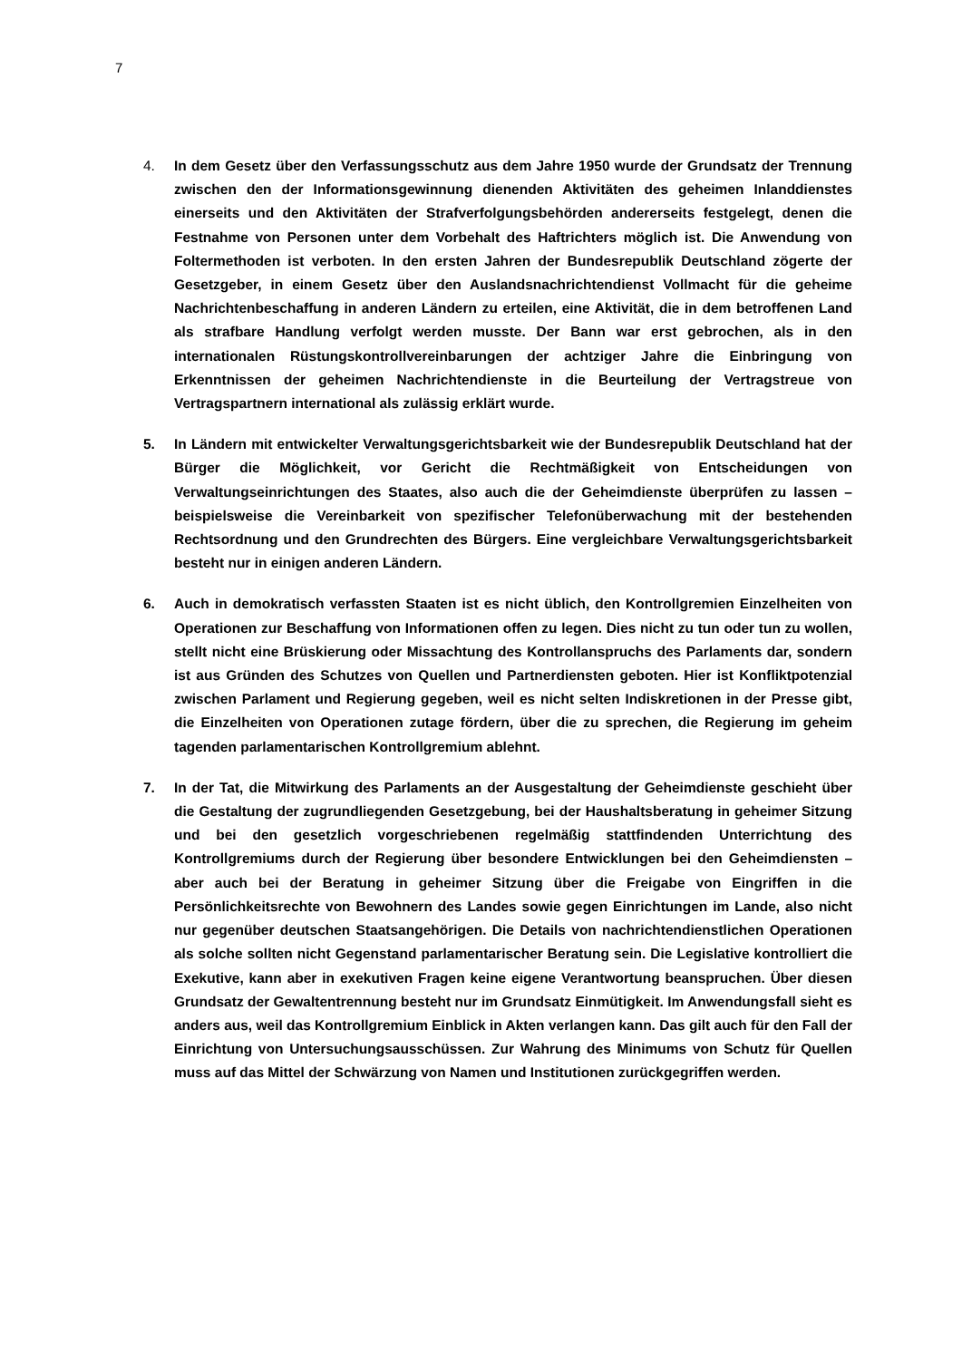7
4. In dem Gesetz über den Verfassungsschutz aus dem Jahre 1950 wurde der Grundsatz der Trennung zwischen den der Informationsgewinnung dienenden Aktivitäten des geheimen Inlanddienstes einerseits und den Aktivitäten der Strafverfolgungsbehörden andererseits festgelegt, denen die Festnahme von Personen unter dem Vorbehalt des Haftrichters möglich ist. Die Anwendung von Foltermethoden ist verboten. In den ersten Jahren der Bundesrepublik Deutschland zögerte der Gesetzgeber, in einem Gesetz über den Auslandsnachrichtendienst Vollmacht für die geheime Nachrichtenbeschaffung in anderen Ländern zu erteilen, eine Aktivität, die in dem betroffenen Land als strafbare Handlung verfolgt werden musste. Der Bann war erst gebrochen, als in den internationalen Rüstungskontrollvereinbarungen der achtziger Jahre die Einbringung von Erkenntnissen der geheimen Nachrichtendienste in die Beurteilung der Vertragstreue von Vertragspartnern international als zulässig erklärt wurde.
5. In Ländern mit entwickelter Verwaltungsgerichtsbarkeit wie der Bundesrepublik Deutschland hat der Bürger die Möglichkeit, vor Gericht die Rechtmäßigkeit von Entscheidungen von Verwaltungseinrichtungen des Staates, also auch die der Geheimdienste überprüfen zu lassen – beispielsweise die Vereinbarkeit von spezifischer Telefonüberwachung mit der bestehenden Rechtsordnung und den Grundrechten des Bürgers. Eine vergleichbare Verwaltungsgerichtsbarkeit besteht nur in einigen anderen Ländern.
6. Auch in demokratisch verfassten Staaten ist es nicht üblich, den Kontrollgremien Einzelheiten von Operationen zur Beschaffung von Informationen offen zu legen. Dies nicht zu tun oder tun zu wollen, stellt nicht eine Brüskierung oder Missachtung des Kontrollanspruchs des Parlaments dar, sondern ist aus Gründen des Schutzes von Quellen und Partnerdiensten geboten. Hier ist Konfliktpotenzial zwischen Parlament und Regierung gegeben, weil es nicht selten Indiskretionen in der Presse gibt, die Einzelheiten von Operationen zutage fördern, über die zu sprechen, die Regierung im geheim tagenden parlamentarischen Kontrollgremium ablehnt.
7. In der Tat, die Mitwirkung des Parlaments an der Ausgestaltung der Geheimdienste geschieht über die Gestaltung der zugrundliegenden Gesetzgebung, bei der Haushaltsberatung in geheimer Sitzung und bei den gesetzlich vorgeschriebenen regelmäßig stattfindenden Unterrichtung des Kontrollgremiums durch der Regierung über besondere Entwicklungen bei den Geheimdiensten – aber auch bei der Beratung in geheimer Sitzung über die Freigabe von Eingriffen in die Persönlichkeitsrechte von Bewohnern des Landes sowie gegen Einrichtungen im Lande, also nicht nur gegenüber deutschen Staatsangehörigen. Die Details von nachrichtendienstlichen Operationen als solche sollten nicht Gegenstand parlamentarischer Beratung sein. Die Legislative kontrolliert die Exekutive, kann aber in exekutiven Fragen keine eigene Verantwortung beanspruchen. Über diesen Grundsatz der Gewaltentrennung besteht nur im Grundsatz Einmütigkeit. Im Anwendungsfall sieht es anders aus, weil das Kontrollgremium Einblick in Akten verlangen kann. Das gilt auch für den Fall der Einrichtung von Untersuchungsausschüssen. Zur Wahrung des Minimums von Schutz für Quellen muss auf das Mittel der Schwärzung von Namen und Institutionen zurückgegriffen werden.